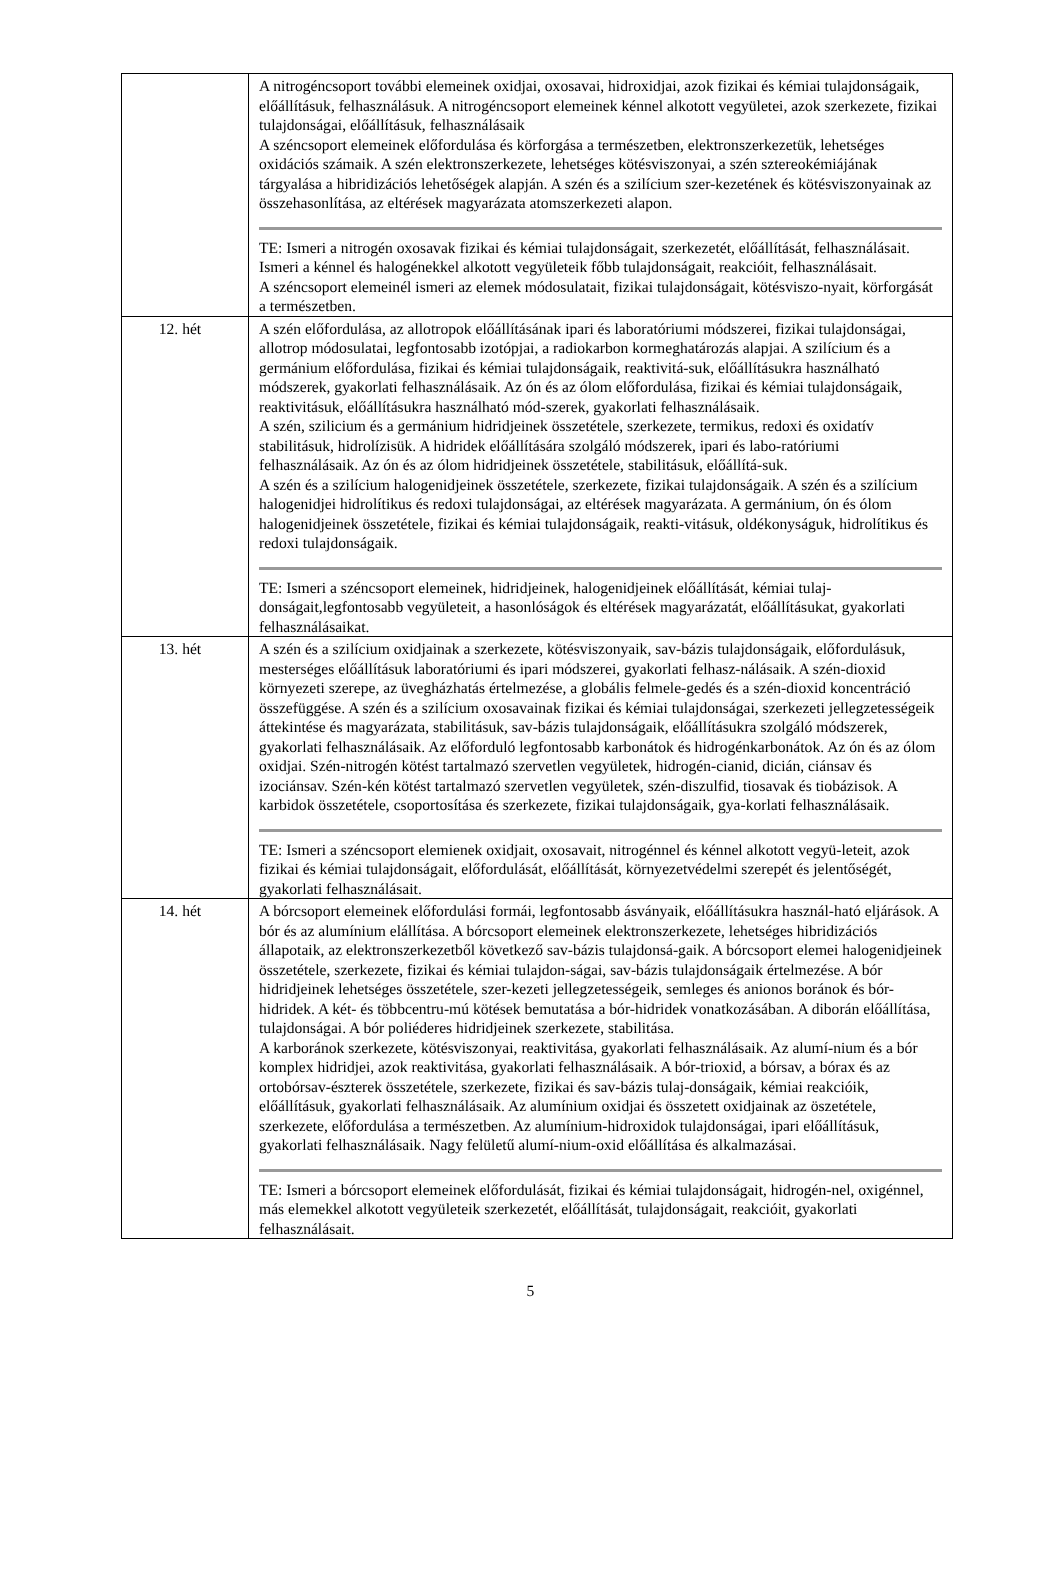| | A nitrogéncsoport további elemeinek oxidjai, oxosavai, hidroxidjai, azok fizikai és kémiai tulajdonságaik, előállításuk, felhasználásuk. A nitrogéncsoport elemeinek kénnel alkotott vegyületei, azok szerkezete, fizikai tulajdonságai, előállításuk, felhasználásaik A széncsoport elemeinek előfordulása és körforgása a természetben, elektronszerkezetük, lehetséges oxidációs számaik. A szén elektronszerkezete, lehetséges kötésviszonyai, a szén sztereokémiájának tárgyalása a hibridizációs lehetőségek alapján. A szén és a szilícium szer-kezetének és kötésviszonyainak az összehasonlítása, az eltérések magyarázata atomszerkezeti alapon. TE: Ismeri a nitrogén oxosavak fizikai és kémiai tulajdonságait, szerkezetét, előállítását, felhasználásait. Ismeri a kénnel és halogénekkel alkotott vegyületeik főbb tulajdonságait, reakcióit, felhasználásait. A széncsoport elemeinél ismeri az elemek módosulatait, fizikai tulajdonságait, kötésviszo-nyait, körforgását a természetben. |
| 12. hét | A szén előfordulása, az allotropok előállításának ipari és laboratóriumi módszerei, fizikai tulajdonságai, allotrop módosulatai, legfontosabb izotópjai, a radiokarbon kormeghatározás alapjai. A szilícium és a germánium előfordulása, fizikai és kémiai tulajdonságaik, reaktivitá-suk, előállításukra használható módszerek, gyakorlati felhasználásaik. Az ón és az ólom előfordulása, fizikai és kémiai tulajdonságaik, reaktivitásuk, előállításukra használható mód-szerek, gyakorlati felhasználásaik. A szén, szilicium és a germánium hidridjeinek összetétele, szerkezete, termikus, redoxi és oxidatív stabilitásuk, hidrolízisük. A hidridek előállítására szolgáló módszerek, ipari és labo-ratóriumi felhasználásaik. Az ón és az ólom hidridjeinek összetétele, stabilitásuk, előállítá-suk. A szén és a szilícium halogenidjeinek összetétele, szerkezete, fizikai tulajdonságaik. A szén és a szilícium halogenidjei hidrolítikus és redoxi tulajdonságai, az eltérések magyarázata. A germánium, ón és ólom halogenidjeinek összetétele, fizikai és kémiai tulajdonságaik, reakti-vitásuk, oldékonyságuk, hidrolítikus és redoxi tulajdonságaik. TE: Ismeri a széncsoport elemeinek, hidridjeinek, halogenidjeinek előállítását, kémiai tulaj-donságait,legfontosabb vegyületeit, a hasonlóságok és eltérések magyarázatát, előállításukat, gyakorlati felhasználásaikat. |
| 13. hét | A szén és a szilícium oxidjainak a szerkezete, kötésviszonyaik, sav-bázis tulajdonságaik, előfordulásuk, mesterséges előállításuk laboratóriumi és ipari módszerei, gyakorlati felhasz-nálásaik. A szén-dioxid környezeti szerepe, az üvegházhatás értelmezése, a globális felmele-gedés és a szén-dioxid koncentráció összefüggése. A szén és a szilícium oxosavainak fizikai és kémiai tulajdonságai, szerkezeti jellegzetességeik áttekintése és magyarázata, stabilitásuk, sav-bázis tulajdonságaik, előállításukra szolgáló módszerek, gyakorlati felhasználásaik. Az előforduló legfontosabb karbonátok és hidrogénkarbonátok. Az ón és az ólom oxidjai. Szén-nitrogén kötést tartalmazó szervetlen vegyületek, hidrogén-cianid, dicián, ciánsav és izociánsav. Szén-kén kötést tartalmazó szervetlen vegyületek, szén-diszulfid, tiosavak és tiobázisok. A karbidok összetétele, csoportosítása és szerkezete, fizikai tulajdonságaik, gya-korlati felhasználásaik. TE: Ismeri a széncsoport elemienek oxidjait, oxosavait, nitrogénnel és kénnel alkotott vegyü-leteit, azok fizikai és kémiai tulajdonságait, előfordulását, előállítását, környezetvédelmi szerepét és jelentőségét, gyakorlati felhasználásait. |
| 14. hét | A bórcsoport elemeinek előfordulási formái, legfontosabb ásványaik, előállításukra használ-ható eljárások. A bór és az alumínium elállítása. A bórcsoport elemeinek elektronszerkezete, lehetséges hibridizációs állapotaik, az elektronszerkezetből következő sav-bázis tulajdonsá-gaik. A bórcsoport elemei halogenidjeinek összetétele, szerkezete, fizikai és kémiai tulajdon-ságai, sav-bázis tulajdonságaik értelmezése. A bór hidridjeinek lehetséges összetétele, szer-kezeti jellegzetességeik, semleges és anionos boránok és bór-hidridek. A két- és többcentru-mú kötések bemutatása a bór-hidridek vonatkozásában. A diborán előállítása, tulajdonságai. A bór poliéderes hidridjeinek szerkezete, stabilitása. A karboránok szerkezete, kötésviszonyai, reaktivitása, gyakorlati felhasználásaik. Az alumí-nium és a bór komplex hidridjei, azok reaktivitása, gyakorlati felhasználásaik. A bór-trioxid, a bórsav, a bórax és az ortobórsav-észterek összetétele, szerkezete, fizikai és sav-bázis tulaj-donságaik, kémiai reakcióik, előállításuk, gyakorlati felhasználásaik. Az alumínium oxidjai és összetett oxidjainak az öszetétele, szerkezete, előfordulása a természetben. Az alumínium-hidroxidok tulajdonságai, ipari előállításuk, gyakorlati felhasználásaik. Nagy felületű alumí-nium-oxid előállítása és alkalmazásai. TE: Ismeri a bórcsoport elemeinek előfordulását, fizikai és kémiai tulajdonságait, hidrogén-nel, oxigénnel, más elemekkel alkotott vegyületeik szerkezetét, előállítását, tulajdonságait, reakcióit, gyakorlati felhasználásait. |
5